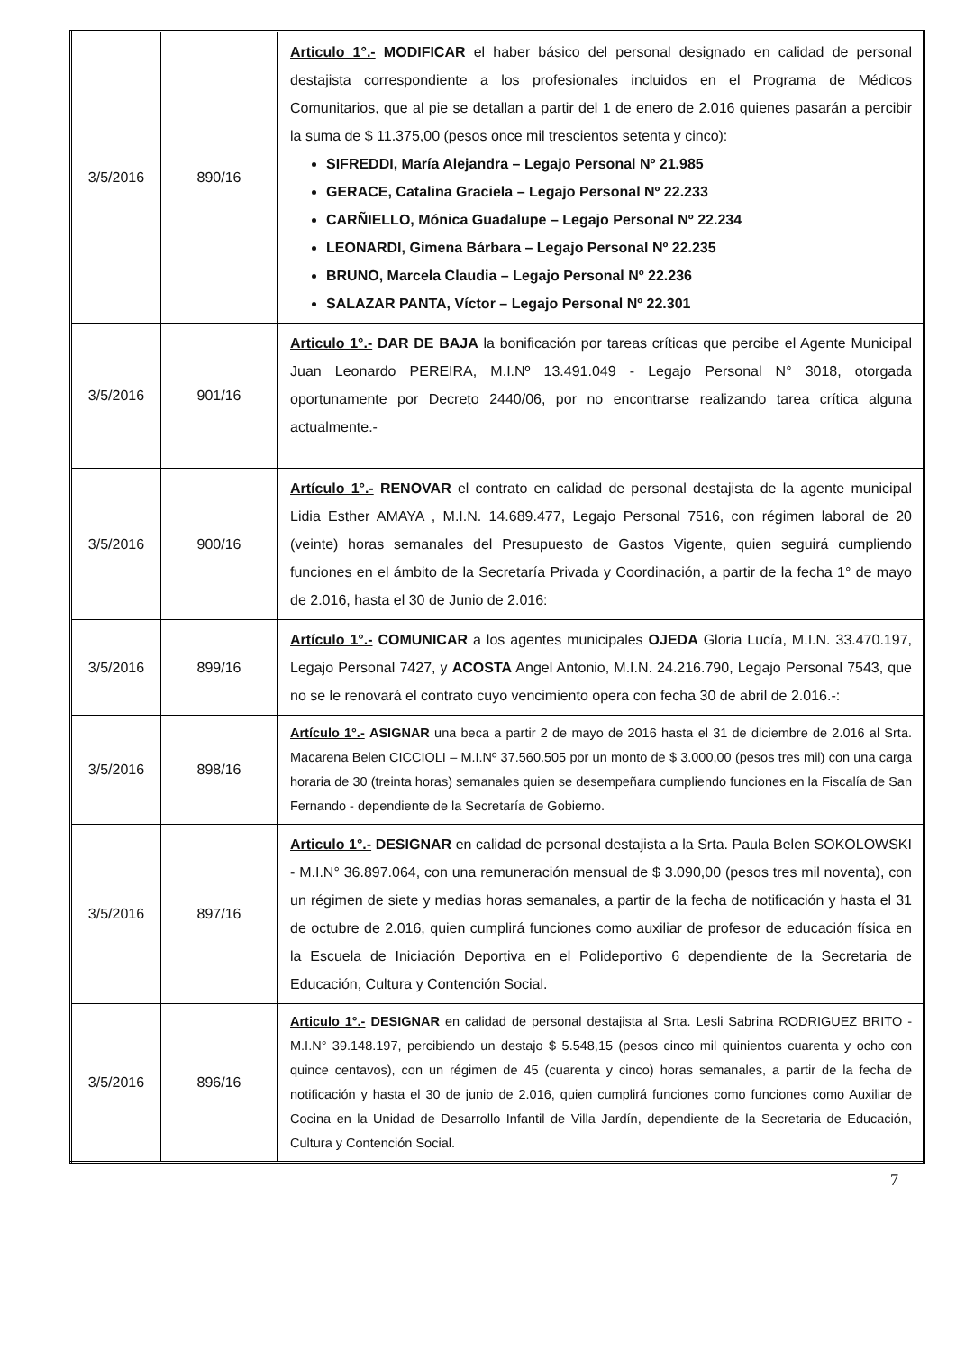| 3/5/2016 | 890/16 | Articulo 1°.- MODIFICAR el haber básico del personal designado en calidad de personal destajista correspondiente a los profesionales incluidos en el Programa de Médicos Comunitarios, que al pie se detallan a partir del 1 de enero de 2.016 quienes pasarán a percibir la suma de $ 11.375,00 (pesos once mil trescientos setenta y cinco): SIFREDDI, María Alejandra – Legajo Personal Nº 21.985 GERACE, Catalina Graciela – Legajo Personal Nº 22.233 CARÑIELLO, Mónica Guadalupe – Legajo Personal Nº 22.234 LEONARDI, Gimena Bárbara – Legajo Personal Nº 22.235 BRUNO, Marcela Claudia – Legajo Personal Nº 22.236 SALAZAR PANTA, Víctor – Legajo Personal Nº 22.301 |
| 3/5/2016 | 901/16 | Articulo 1°.- DAR DE BAJA la bonificación por tareas críticas que percibe el Agente Municipal Juan Leonardo PEREIRA, M.I.Nº 13.491.049 - Legajo Personal N° 3018, otorgada oportunamente por Decreto 2440/06, por no encontrarse realizando tarea crítica alguna actualmente.- |
| 3/5/2016 | 900/16 | Artículo 1°.- RENOVAR el contrato en calidad de personal destajista de la agente municipal Lidia Esther AMAYA , M.I.N. 14.689.477, Legajo Personal 7516, con régimen laboral de 20 (veinte) horas semanales del Presupuesto de Gastos Vigente, quien seguirá cumpliendo funciones en el ámbito de la Secretaría Privada y Coordinación, a partir de la fecha 1° de mayo de 2.016, hasta el 30 de Junio de 2.016: |
| 3/5/2016 | 899/16 | Artículo 1°.- COMUNICAR a los agentes municipales OJEDA Gloria Lucía, M.I.N. 33.470.197, Legajo Personal 7427, y ACOSTA Angel Antonio, M.I.N. 24.216.790, Legajo Personal 7543, que no se le renovará el contrato cuyo vencimiento opera con fecha 30 de abril de 2.016.-: |
| 3/5/2016 | 898/16 | Artículo 1°.- ASIGNAR una beca a partir 2 de mayo de 2016 hasta el 31 de diciembre de 2.016 al Srta. Macarena Belen CICCIOLI – M.I.Nº 37.560.505 por un monto de $ 3.000,00 (pesos tres mil) con una carga horaria de 30 (treinta horas) semanales quien se desempeñara cumpliendo funciones en la Fiscalía de San Fernando - dependiente de la Secretaría de Gobierno. |
| 3/5/2016 | 897/16 | Articulo 1°.- DESIGNAR en calidad de personal destajista a la Srta. Paula Belen SOKOLOWSKI - M.I.N° 36.897.064, con una remuneración mensual de $ 3.090,00 (pesos tres mil noventa), con un régimen de siete y medias horas semanales, a partir de la fecha de notificación y hasta el 31 de octubre de 2.016, quien cumplirá funciones como auxiliar de profesor de educación física en la Escuela de Iniciación Deportiva en el Polideportivo 6 dependiente de la Secretaria de Educación, Cultura y Contención Social. |
| 3/5/2016 | 896/16 | Articulo 1°.- DESIGNAR en calidad de personal destajista al Srta. Lesli Sabrina RODRIGUEZ BRITO - M.I.N° 39.148.197, percibiendo un destajo $ 5.548,15 (pesos cinco mil quinientos cuarenta y ocho con quince centavos), con un régimen de 45 (cuarenta y cinco) horas semanales, a partir de la fecha de notificación y hasta el 30 de junio de 2.016, quien cumplirá funciones como funciones como Auxiliar de Cocina en la Unidad de Desarrollo Infantil de Villa Jardín, dependiente de la Secretaria de Educación, Cultura y Contención Social. |
7